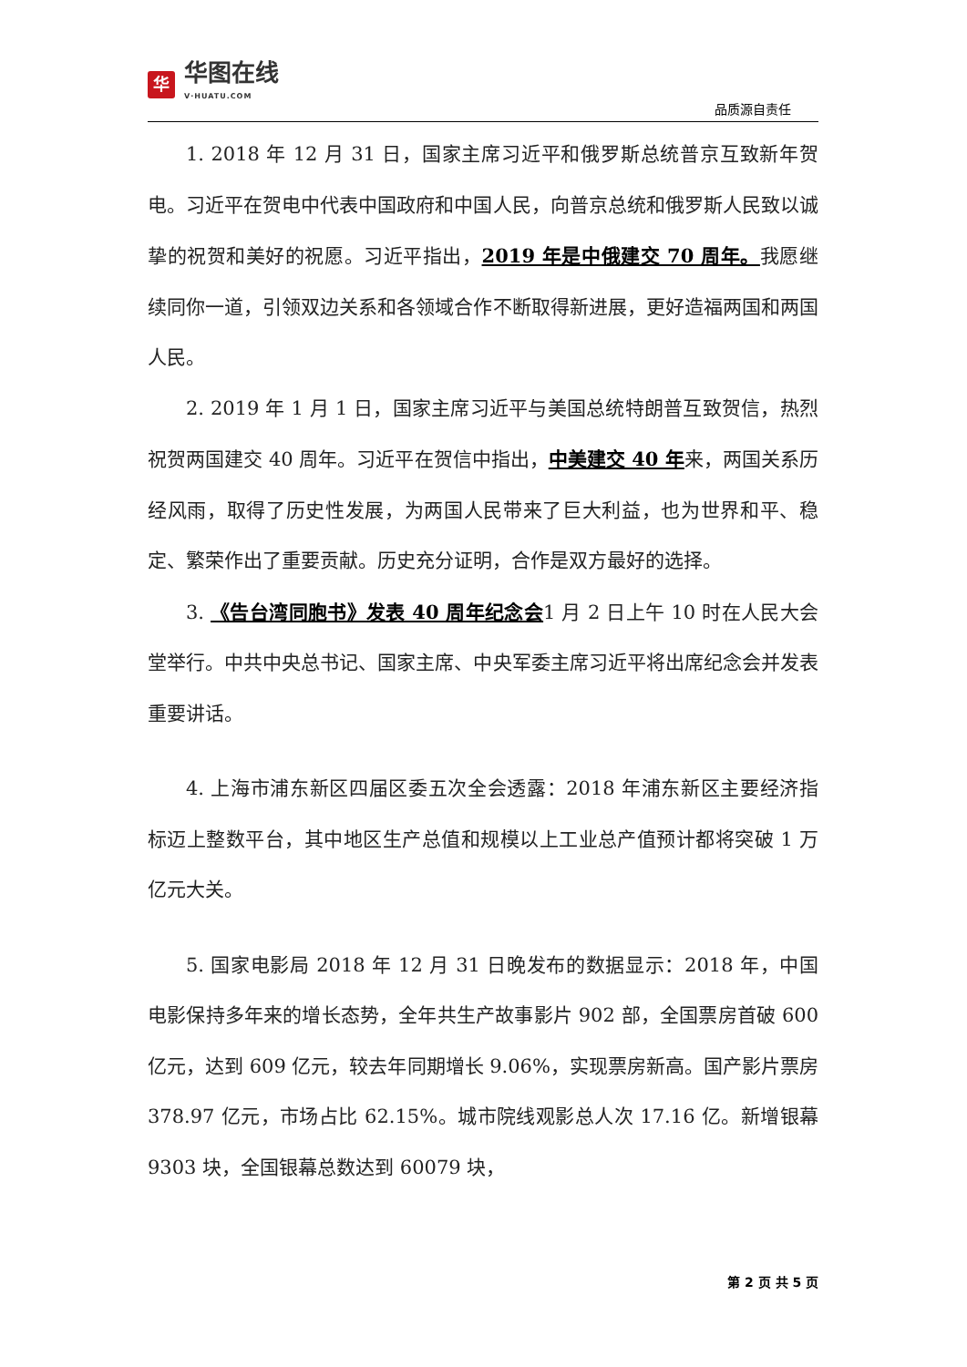华
华图在线
V·HUATU.COM
品质源自责任
1. 2018 年 12 月 31 日，国家主席习近平和俄罗斯总统普京互致新年贺电。习近平在贺电中代表中国政府和中国人民，向普京总统和俄罗斯人民致以诚挚的祝贺和美好的祝愿。习近平指出，2019 年是中俄建交 70 周年。我愿继续同你一道，引领双边关系和各领域合作不断取得新进展，更好造福两国和两国人民。
2. 2019 年 1 月 1 日，国家主席习近平与美国总统特朗普互致贺信，热烈祝贺两国建交 40 周年。习近平在贺信中指出，中美建交 40 年来，两国关系历经风雨，取得了历史性发展，为两国人民带来了巨大利益，也为世界和平、稳定、繁荣作出了重要贡献。历史充分证明，合作是双方最好的选择。
3. 《告台湾同胞书》发表 40 周年纪念会1 月 2 日上午 10 时在人民大会堂举行。中共中央总书记、国家主席、中央军委主席习近平将出席纪念会并发表重要讲话。
4. 上海市浦东新区四届区委五次全会透露：2018 年浦东新区主要经济指标迈上整数平台，其中地区生产总值和规模以上工业总产值预计都将突破 1 万亿元大关。
5. 国家电影局 2018 年 12 月 31 日晚发布的数据显示：2018 年，中国电影保持多年来的增长态势，全年共生产故事影片 902 部，全国票房首破 600 亿元，达到 609 亿元，较去年同期增长 9.06%，实现票房新高。国产影片票房 378.97 亿元，市场占比 62.15%。城市院线观影总人次 17.16 亿。新增银幕 9303 块，全国银幕总数达到 60079 块，
第 2 页 共 5 页